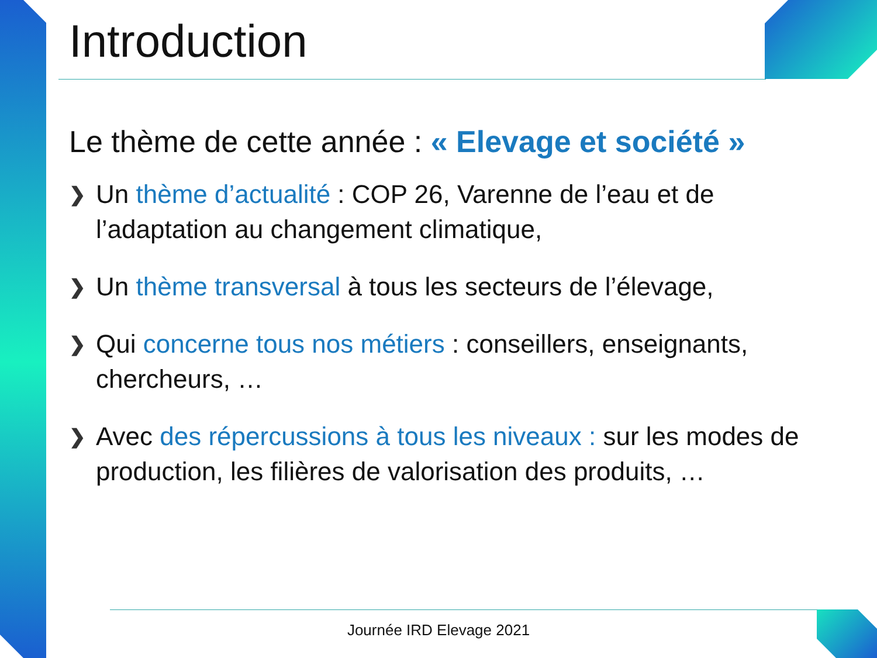Introduction
Le thème de cette année : « Elevage et société »
❯ Un thème d’actualité : COP 26, Varenne de l’eau et de l’adaptation au changement climatique,
❯ Un thème transversal à tous les secteurs de l’élevage,
❯ Qui concerne tous nos métiers : conseillers, enseignants, chercheurs, …
❯ Avec des répercussions à tous les niveaux : sur les modes de production, les filières de valorisation des produits, …
Journée IRD Elevage 2021